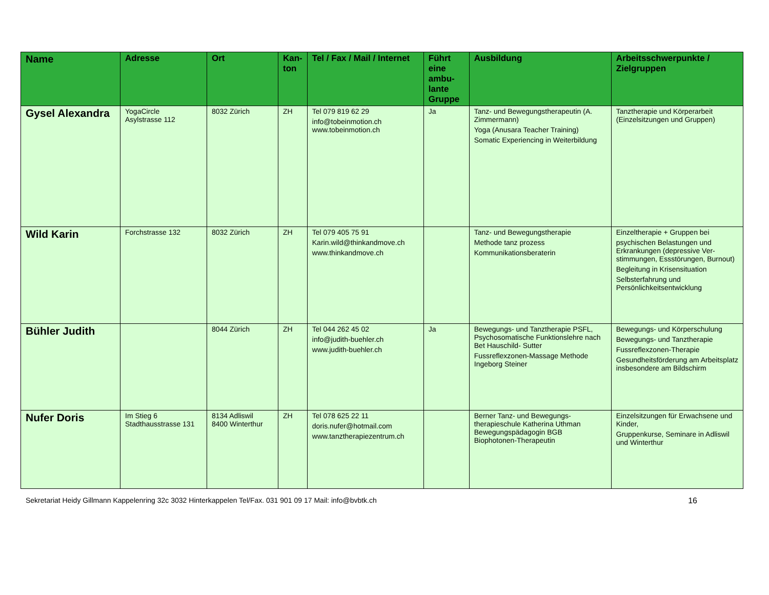| Name | Adresse | Ort | Kan- ton | Tel / Fax / Mail / Internet | Führt eine ambu-lante Gruppe | Ausbildung | Arbeitsschwerpunkte / Zielgruppen |
| --- | --- | --- | --- | --- | --- | --- | --- |
| Gysel Alexandra | YogaCircle Asylstrasse 112 | 8032 Zürich | ZH | Tel 079 819 62 29 info@tobeinmotion.ch www.tobeinmotion.ch | Ja | Tanz- und Bewegungstherapeutin (A. Zimmermann) Yoga (Anusara Teacher Training) Somatic Experiencing in Weiterbildung | Tanztherapie und Körperarbeit (Einzelsitzungen und Gruppen) |
| Wild Karin | Forchstrasse 132 | 8032 Zürich | ZH | Tel 079 405 75 91 Karin.wild@thinkandmove.ch www.thinkandmove.ch | | Tanz- und Bewegungstherapie Methode tanz prozess Kommunikationsberaterin | Einzeltherapie + Gruppen bei psychischen Belastungen und Erkrankungen (depressive Ver-stimmungen, Essstörungen, Burnout) Begleitung in Krisensituation Selbsterfahrung und Persönlichkeitsentwicklung |
| Bühler Judith | | 8044 Zürich | ZH | Tel 044 262 45 02 info@judith-buehler.ch www.judith-buehler.ch | Ja | Bewegungs- und Tanztherapie PSFL, Psychosomatische Funktionslehre nach Bet Hauschild- Sutter Fussreflexzonen-Massage Methode Ingeborg Steiner | Bewegungs- und Körperschulung Bewegungs- und Tanztherapie Fussreflexzonen-Therapie Gesundheitsförderung am Arbeitsplatz insbesondere am Bildschirm |
| Nufer Doris | Im Stieg 6 Stadthausstrasse 131 | 8134 Adliswil 8400 Winterthur | ZH | Tel 078 625 22 11 doris.nufer@hotmail.com www.tanztherapiezentrum.ch | | Berner Tanz- und Bewegungs-therapieschule Katherina Uthman Bewegungspädagogin BGB Biophotonen-Therapeutin | Einzelsitzungen für Erwachsene und Kinder, Gruppenkurse, Seminare in Adliswil und Winterthur |
Sekretariat Heidy Gillmann Kappelenring 32c 3032 Hinterkappelen Tel/Fax. 031 901 09 17 Mail: info@bvbtk.ch 16